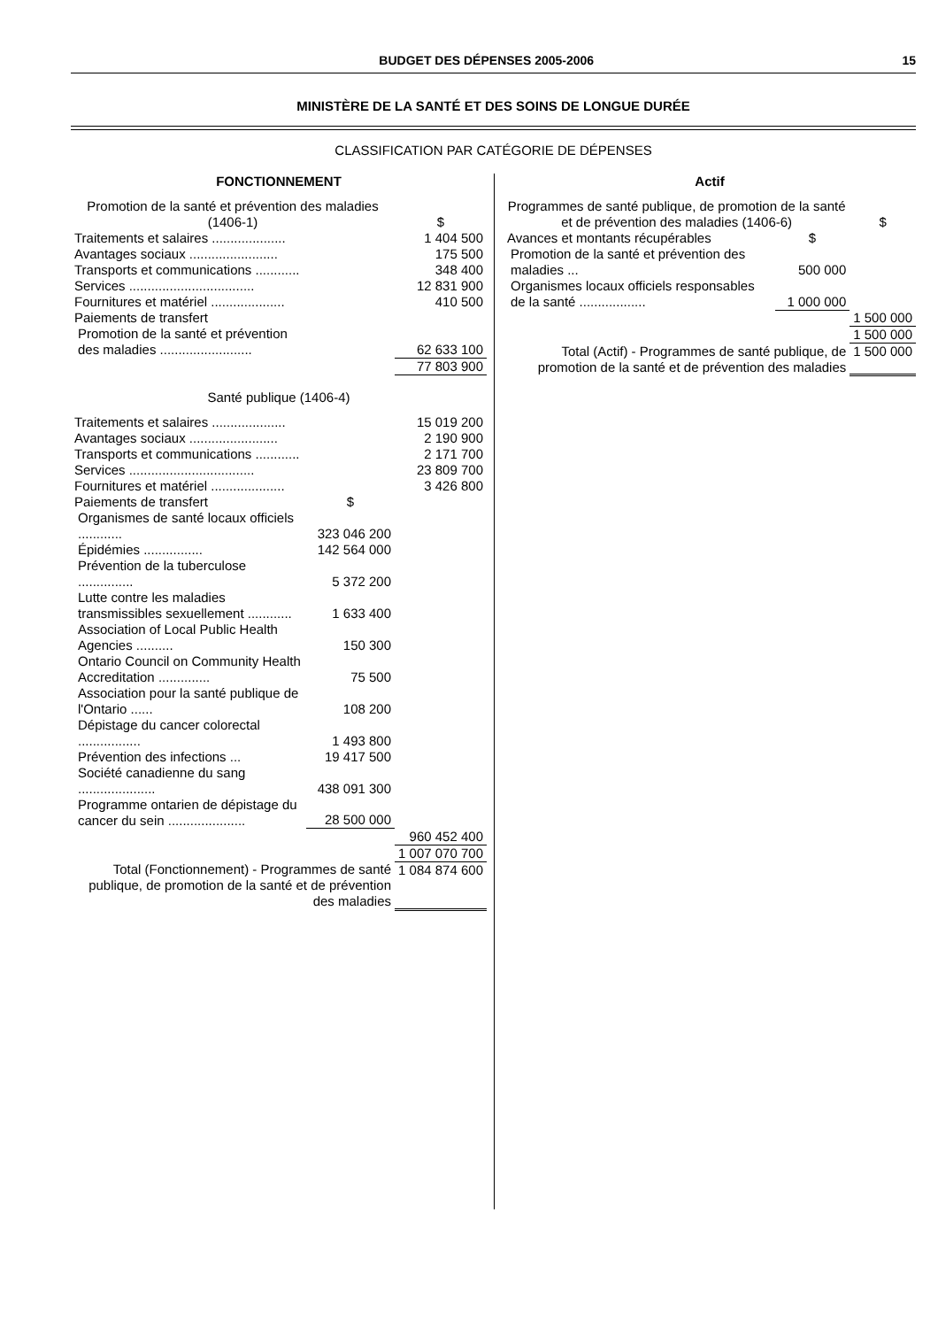BUDGET DES DÉPENSES 2005-2006 15
MINISTÈRE DE LA SANTÉ ET DES SOINS DE LONGUE DURÉE
CLASSIFICATION PAR CATÉGORIE DE DÉPENSES
| FONCTIONNEMENT | | |
| Promotion de la santé et prévention des maladies (1406-1) | | $ |
| Traitements et salaires .................... | | 1 404 500 |
| Avantages sociaux ........................ | | 175 500 |
| Transports et communications ............ | | 348 400 |
| Services .................................. | | 12 831 900 |
| Fournitures et matériel .................... | | 410 500 |
| Paiements de transfert | | |
| Promotion de la santé et prévention des maladies ......................... | | 62 633 100 |
| | | 77 803 900 |
| Santé publique (1406-4) | | |
| Traitements et salaires .................... | | 15 019 200 |
| Avantages sociaux ........................ | | 2 190 900 |
| Transports et communications ............ | | 2 171 700 |
| Services .................................. | | 23 809 700 |
| Fournitures et matériel .................... | | 3 426 800 |
| Paiements de transfert | $ | |
| Organismes de santé locaux officiels ............ | 323 046 200 | |
| Épidémies ................ | 142 564 000 | |
| Prévention de la tuberculose ............... | 5 372 200 | |
| Lutte contre les maladies transmissibles sexuellement ............ | 1 633 400 | |
| Association of Local Public Health Agencies .......... | 150 300 | |
| Ontario Council on Community Health Accreditation .............. | 75 500 | |
| Association pour la santé publique de l'Ontario ...... | 108 200 | |
| Dépistage du cancer colorectal ................. | 1 493 800 | |
| Prévention des infections ... | 19 417 500 | |
| Société canadienne du sang ..................... | 438 091 300 | |
| Programme ontarien de dépistage du cancer du sein ..................... | 28 500 000 | |
| | | 960 452 400 |
| | | 1 007 070 700 |
| Total (Fonctionnement) - Programmes de santé publique, de promotion de la santé et de prévention des maladies | | 1 084 874 600 |
| Actif | | |
| Programmes de santé publique, de promotion de la santé et de prévention des maladies (1406-6) | | $ |
| Avances et montants récupérables | $ | |
| Promotion de la santé et prévention des maladies ... | 500 000 | |
| Organismes locaux officiels responsables de la santé .................. | 1 000 000 | |
| | | 1 500 000 |
| | | 1 500 000 |
| Total (Actif) - Programmes de santé publique, de promotion de la santé et de prévention des maladies | | 1 500 000 |